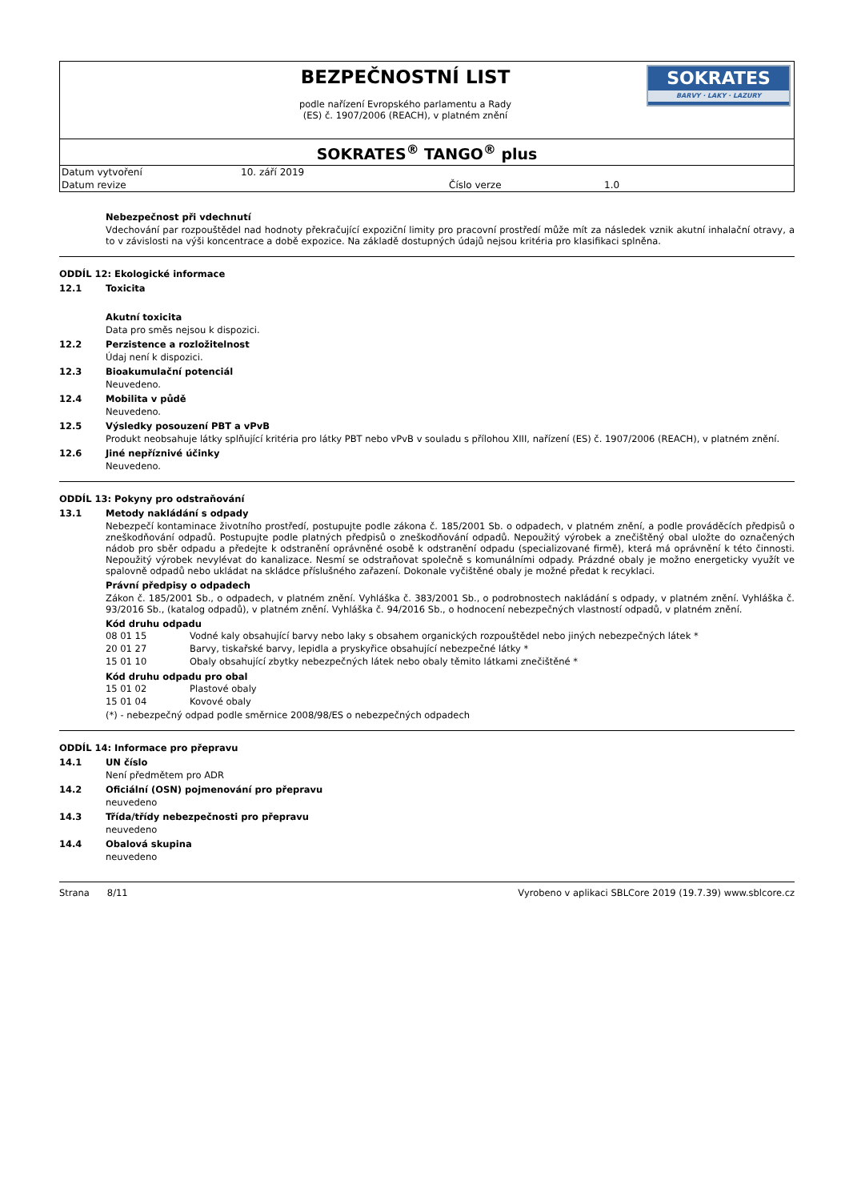BEZPEČNOSTNÍ LIST
podle nařízení Evropského parlamentu a Rady
(ES) č. 1907/2006 (REACH), v platném znění
SOKRATES
BARVY · LAKY · LAZURY
SOKRATES<sup>®</sup> TANGO<sup>®</sup> plus
| Datum vytvoření | 10. září 2019 | | |
| Datum revize | | Číslo verze | 1.0 |
Nebezpečnost při vdechnutí
Vdechování par rozpouštědel nad hodnoty překračující expoziční limity pro pracovní prostředí může mít za následek vznik akutní inhalační otravy, a to v závislosti na výši koncentrace a době expozice. Na základě dostupných údajů nejsou kritéria pro klasifikaci splněna.
ODDÍL 12: Ekologické informace
12.1 Toxicita
Akutní toxicita
Data pro směs nejsou k dispozici.
12.2 Perzistence a rozložitelnost
Údaj není k dispozici.
12.3 Bioakumulační potenciál
Neuvedeno.
12.4 Mobilita v půdě
Neuvedeno.
12.5 Výsledky posouzení PBT a vPvB
Produkt neobsahuje látky splňující kritéria pro látky PBT nebo vPvB v souladu s přílohou XIII, nařízení (ES) č. 1907/2006 (REACH), v platném znění.
12.6 Jiné nepříznivé účinky
Neuvedeno.
ODDÍL 13: Pokyny pro odstraňování
13.1 Metody nakládání s odpady
Nebezpečí kontaminace životního prostředí, postupujte podle zákona č. 185/2001 Sb. o odpadech, v platném znění, a podle prováděcích předpisů o zneškodňování odpadů. Postupujte podle platných předpisů o zneškodňování odpadů. Nepoužitý výrobek a znečištěný obal uložte do označených nádob pro sběr odpadu a předejte k odstranění oprávněné osobě k odstranění odpadu (specializované firmě), která má oprávnění k této činnosti. Nepoužitý výrobek nevylévat do kanalizace. Nesmí se odstraňovat společně s komunálními odpady. Prázdné obaly je možno energeticky využít ve spalovně odpadů nebo ukládat na skládce příslušného zařazení. Dokonale vyčištěné obaly je možné předat k recyklaci.
Právní předpisy o odpadech
Zákon č. 185/2001 Sb., o odpadech, v platném znění. Vyhláška č. 383/2001 Sb., o podrobnostech nakládání s odpady, v platném znění. Vyhláška č. 93/2016 Sb., (katalog odpadů), v platném znění. Vyhláška č. 94/2016 Sb., o hodnocení nebezpečných vlastností odpadů, v platném znění.
Kód druhu odpadu
| 08 01 15 | Vodné kaly obsahující barvy nebo laky s obsahem organických rozpouštědel nebo jiných nebezpečných látek * |
| 20 01 27 | Barvy, tiskařské barvy, lepidla a pryskyřice obsahující nebezpečné látky * |
| 15 01 10 | Obaly obsahující zbytky nebezpečných látek nebo obaly těmito látkami znečištěné * |
Kód druhu odpadu pro obal
| 15 01 02 | Plastové obaly |
| 15 01 04 | Kovové obaly |
(*) - nebezpečný odpad podle směrnice 2008/98/ES o nebezpečných odpadech
ODDÍL 14: Informace pro přepravu
14.1 UN číslo
Není předmětem pro ADR
14.2 Oficiální (OSN) pojmenování pro přepravu
neuvedeno
14.3 Třída/třídy nebezpečnosti pro přepravu
neuvedeno
14.4 Obalová skupina
neuvedeno
Strana 8/11 Vyrobeno v aplikaci SBLCore 2019 (19.7.39) www.sblcore.cz